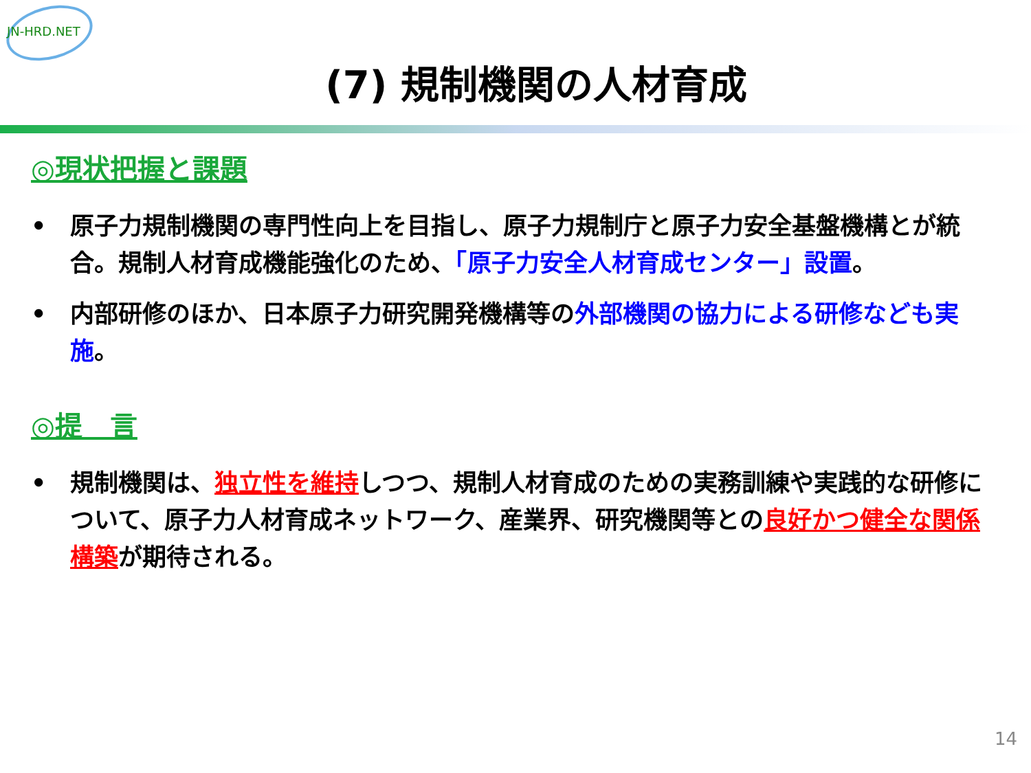JN-HRD.NET
(7) 規制機関の人材育成
◎現状把握と課題
• 原子力規制機関の専門性向上を目指し、原子力規制庁と原子力安全基盤機構とが統合。規制人材育成機能強化のため、「原子力安全人材育成センター」設置。
• 内部研修のほか、日本原子力研究開発機構等の外部機関の協力による研修なども実施。
◎提　言
• 規制機関は、独立性を維持しつつ、規制人材育成のための実務訓練や実践的な研修について、原子力人材育成ネットワーク、産業界、研究機関等との良好かつ健全な関係構築が期待される。
14